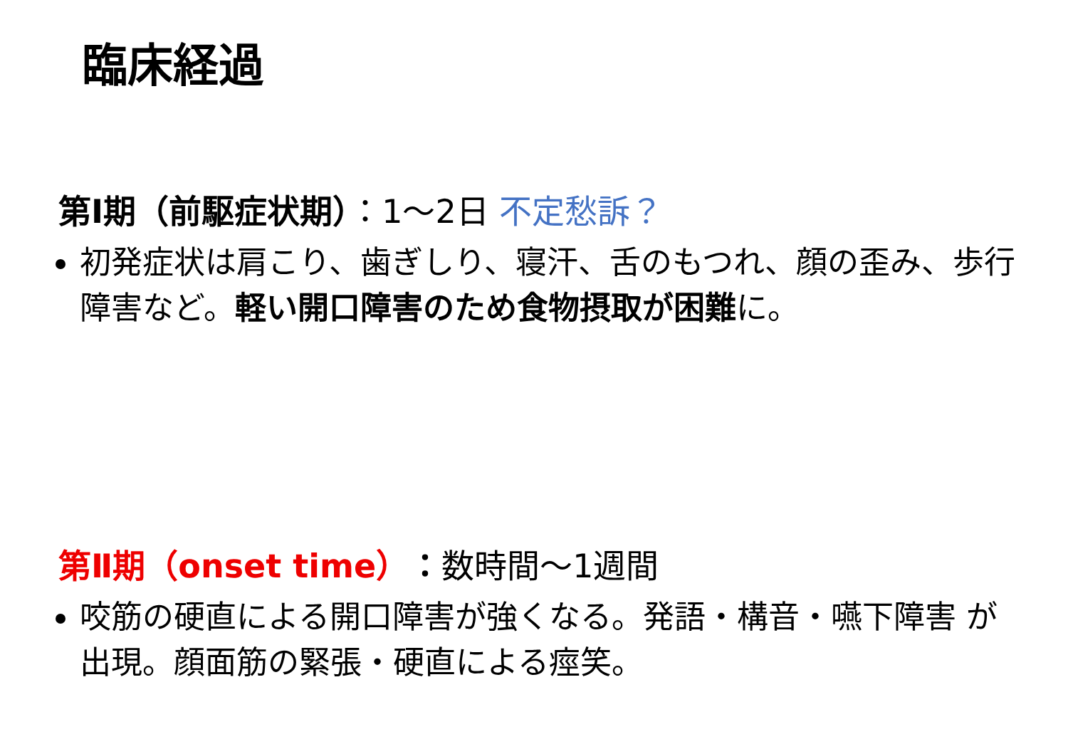臨床経過
第Ⅰ期（前駆症状期）：1～2日 不定愁訴？
初発症状は肩こり、歯ぎしり、寝汗、舌のもつれ、顔の歪み、歩行障害など。軽い開口障害のため食物摂取が困難に。
第Ⅱ期（onset time）：数時間～1週間
咬筋の硬直による開口障害が強くなる。発語・構音・嚥下障害 が出現。顔面筋の緊張・硬直による痙笑。